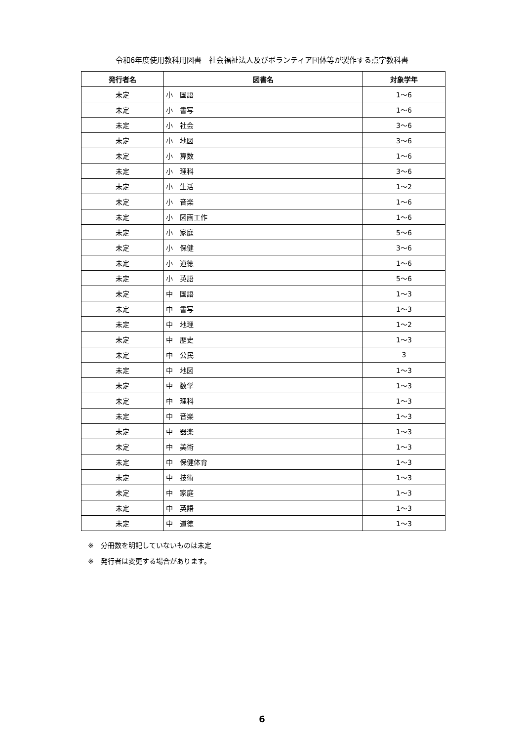令和6年度使用教科用図書　社会福祉法人及びボランティア団体等が製作する点字教科書
| 発行者名 | 図書名 | 対象学年 |
| --- | --- | --- |
| 未定 | 小 国語 | 1～6 |
| 未定 | 小 書写 | 1～6 |
| 未定 | 小 社会 | 3～6 |
| 未定 | 小 地図 | 3～6 |
| 未定 | 小 算数 | 1～6 |
| 未定 | 小 理科 | 3～6 |
| 未定 | 小 生活 | 1～2 |
| 未定 | 小 音楽 | 1～6 |
| 未定 | 小 図画工作 | 1～6 |
| 未定 | 小 家庭 | 5～6 |
| 未定 | 小 保健 | 3～6 |
| 未定 | 小 道徳 | 1～6 |
| 未定 | 小 英語 | 5～6 |
| 未定 | 中 国語 | 1～3 |
| 未定 | 中 書写 | 1～3 |
| 未定 | 中 地理 | 1～2 |
| 未定 | 中 歴史 | 1～3 |
| 未定 | 中 公民 | 3 |
| 未定 | 中 地図 | 1～3 |
| 未定 | 中 数学 | 1～3 |
| 未定 | 中 理科 | 1～3 |
| 未定 | 中 音楽 | 1～3 |
| 未定 | 中 器楽 | 1～3 |
| 未定 | 中 美術 | 1～3 |
| 未定 | 中 保健体育 | 1～3 |
| 未定 | 中 技術 | 1～3 |
| 未定 | 中 家庭 | 1～3 |
| 未定 | 中 英語 | 1～3 |
| 未定 | 中 道徳 | 1～3 |
※　分冊数を明記していないものは未定
※　発行者は変更する場合があります。
6